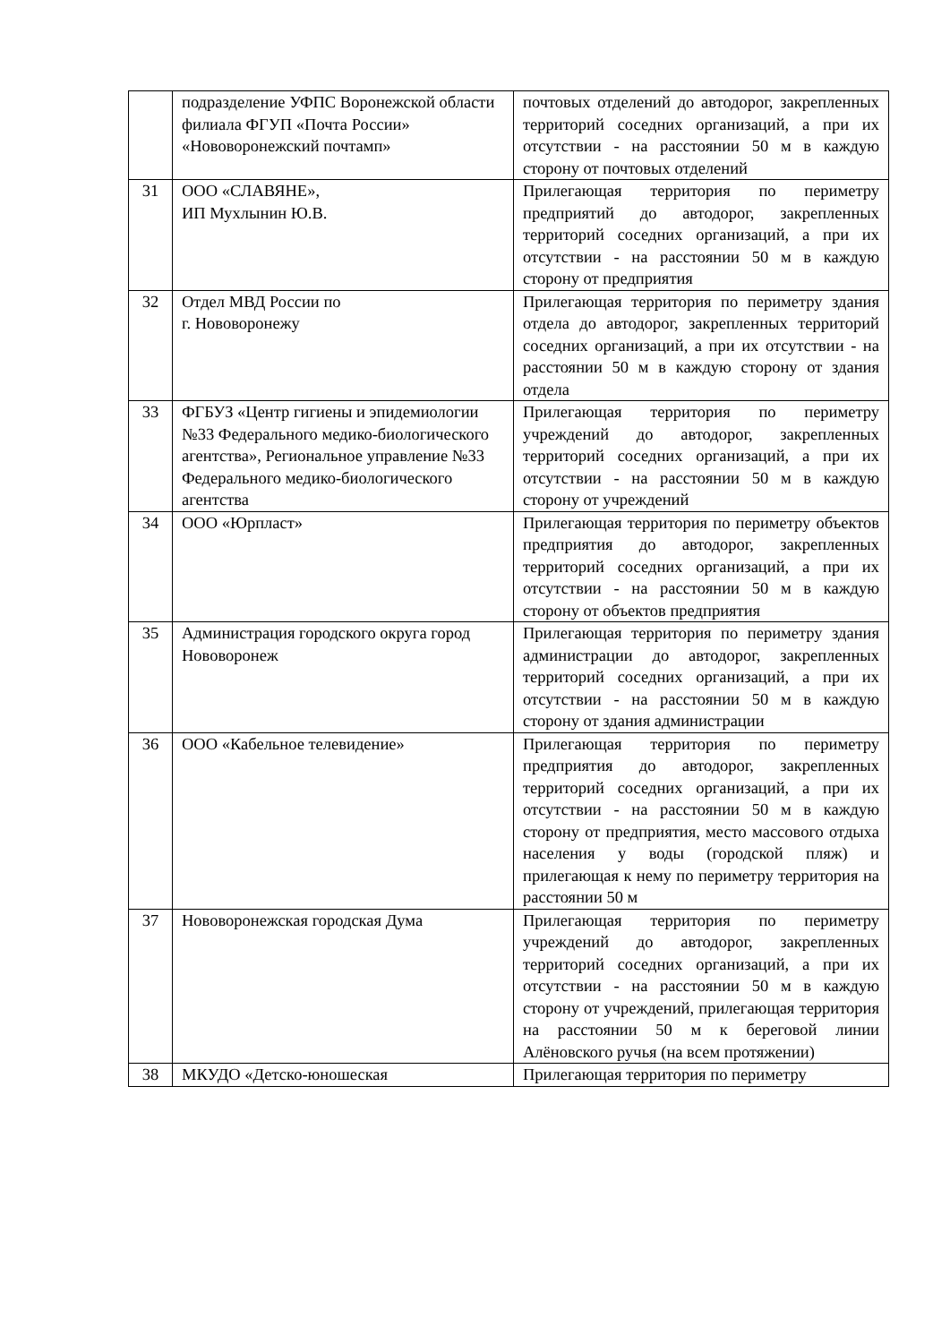| | подразделение УФПС Воронежской области филиала ФГУП «Почта России» «Нововоронежский почтамп» | почтовых отделений до автодорог, закрепленных территорий соседних организаций, а при их отсутствии - на расстоянии 50 м в каждую сторону от почтовых отделений |
| 31 | ООО «СЛАВЯНЕ», ИП Мухлынин Ю.В. | Прилегающая территория по периметру предприятий до автодорог, закрепленных территорий соседних организаций, а при их отсутствии - на расстоянии 50 м в каждую сторону от предприятия |
| 32 | Отдел МВД России по г. Нововоронежу | Прилегающая территория по периметру здания отдела до автодорог, закрепленных территорий соседних организаций, а при их отсутствии - на расстоянии 50 м в каждую сторону от здания отдела |
| 33 | ФГБУЗ «Центр гигиены и эпидемиологии №33 Федерального медико-биологического агентства», Региональное управление №33 Федерального медико-биологического агентства | Прилегающая территория по периметру учреждений до автодорог, закрепленных территорий соседних организаций, а при их отсутствии - на расстоянии 50 м в каждую сторону от учреждений |
| 34 | ООО «Юрпласт» | Прилегающая территория по периметру объектов предприятия до автодорог, закрепленных территорий соседних организаций, а при их отсутствии - на расстоянии 50 м в каждую сторону от объектов предприятия |
| 35 | Администрация городского округа город Нововоронеж | Прилегающая территория по периметру здания администрации до автодорог, закрепленных территорий соседних организаций, а при их отсутствии - на расстоянии 50 м в каждую сторону от здания администрации |
| 36 | ООО «Кабельное телевидение» | Прилегающая территория по периметру предприятия до автодорог, закрепленных территорий соседних организаций, а при их отсутствии - на расстоянии 50 м в каждую сторону от предприятия, место массового отдыха населения у воды (городской пляж) и прилегающая к нему по периметру территория на расстоянии 50 м |
| 37 | Нововоронежская городская Дума | Прилегающая территория по периметру учреждений до автодорог, закрепленных территорий соседних организаций, а при их отсутствии - на расстоянии 50 м в каждую сторону от учреждений, прилегающая территория на расстоянии 50 м к береговой линии Алёновского ручья (на всем протяжении) |
| 38 | МКУДО «Детско-юношеская | Прилегающая территория по периметру |